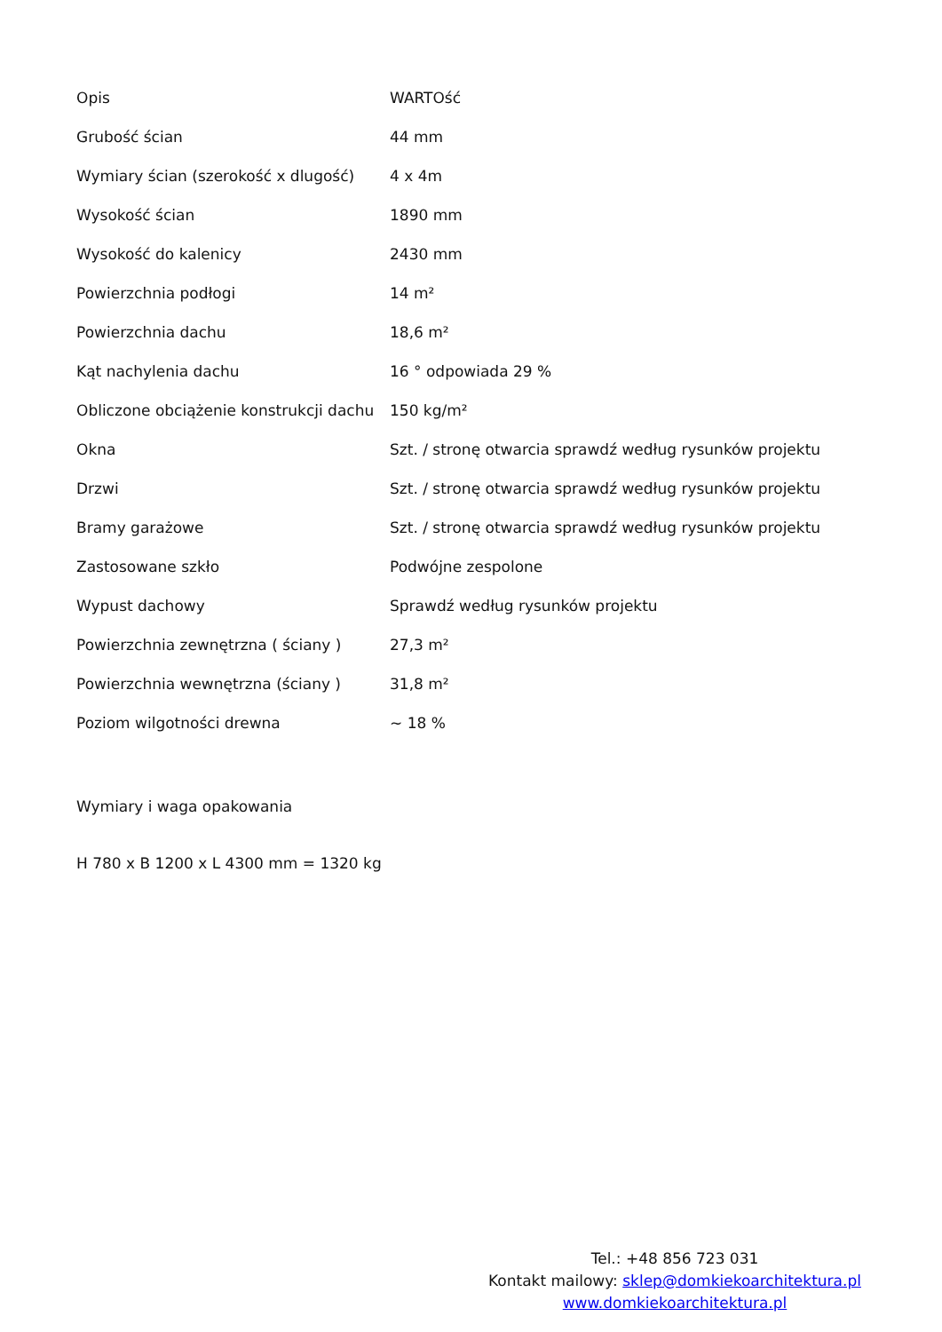| Opis | WARTOść |
| Grubość ścian | 44 mm |
| Wymiary ścian (szerokość x dlugość) | 4 x 4m |
| Wysokość ścian | 1890 mm |
| Wysokość do kalenicy | 2430 mm |
| Powierzchnia podłogi | 14 m² |
| Powierzchnia dachu | 18,6 m² |
| Kąt nachylenia dachu | 16 ° odpowiada 29 % |
| Obliczone obciążenie konstrukcji dachu | 150 kg/m² |
| Okna | Szt. / stronę otwarcia sprawdź według rysunków projektu |
| Drzwi | Szt. / stronę otwarcia sprawdź według rysunków projektu |
| Bramy garażowe | Szt. / stronę otwarcia sprawdź według rysunków projektu |
| Zastosowane szkło | Podwójne zespolone |
| Wypust dachowy | Sprawdź według rysunków projektu |
| Powierzchnia zewnętrzna ( ściany ) | 27,3 m² |
| Powierzchnia wewnętrzna (ściany ) | 31,8 m² |
| Poziom wilgotności drewna | ~ 18 % |
Wymiary i waga opakowania
H 780 x B 1200 x L 4300 mm = 1320 kg
Tel.: +48 856 723 031
Kontakt mailowy: sklep@domkiekoarchitektura.pl
www.domkiekoarchitektura.pl